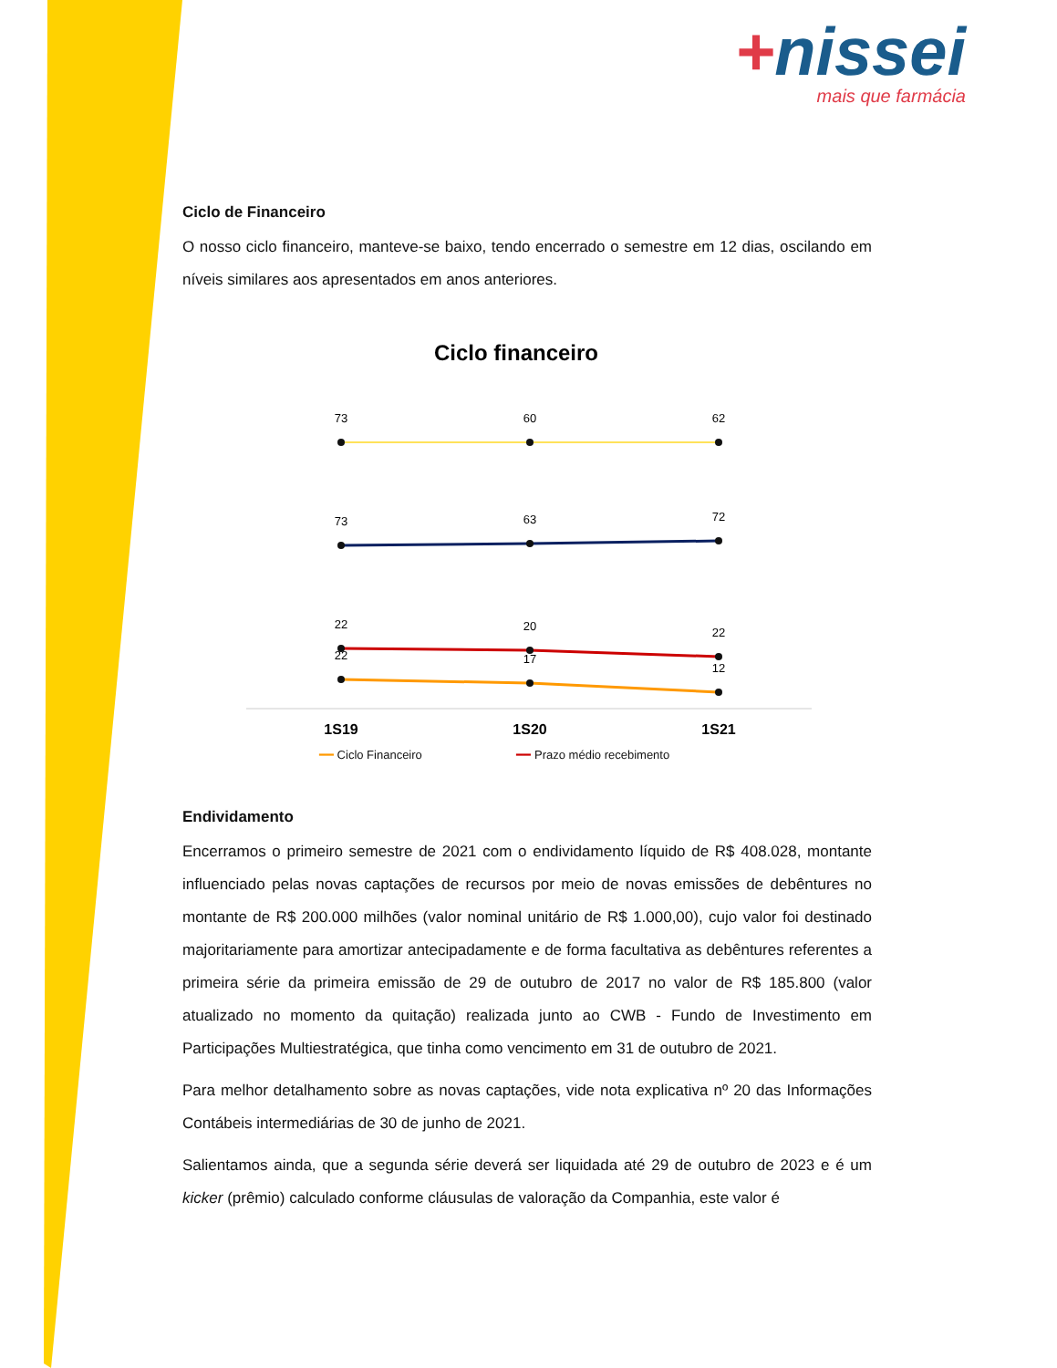+nissei
mais que farmácia
Ciclo de Financeiro
O nosso ciclo financeiro, manteve-se baixo, tendo encerrado o semestre em 12 dias, oscilando em níveis similares aos apresentados em anos anteriores.
Ciclo financeiro
73
60
62
73
63
72
22
20
22
22
17
12
1S19
1S20
1S21
━━ Ciclo Financeiro ━━ Prazo médio recebimento
Endividamento
Encerramos o primeiro semestre de 2021 com o endividamento líquido de R$ 408.028, montante influenciado pelas novas captações de recursos por meio de novas emissões de debêntures no montante de R$ 200.000 milhões (valor nominal unitário de R$ 1.000,00), cujo valor foi destinado majoritariamente para amortizar antecipadamente e de forma facultativa as debêntures referentes a primeira série da primeira emissão de 29 de outubro de 2017 no valor de R$ 185.800 (valor atualizado no momento da quitação) realizada junto ao CWB - Fundo de Investimento em Participações Multiestratégica, que tinha como vencimento em 31 de outubro de 2021.
Para melhor detalhamento sobre as novas captações, vide nota explicativa nº 20 das Informações Contábeis intermediárias de 30 de junho de 2021.
Salientamos ainda, que a segunda série deverá ser liquidada até 29 de outubro de 2023 e é um kicker (prêmio) calculado conforme cláusulas de valoração da Companhia, este valor é